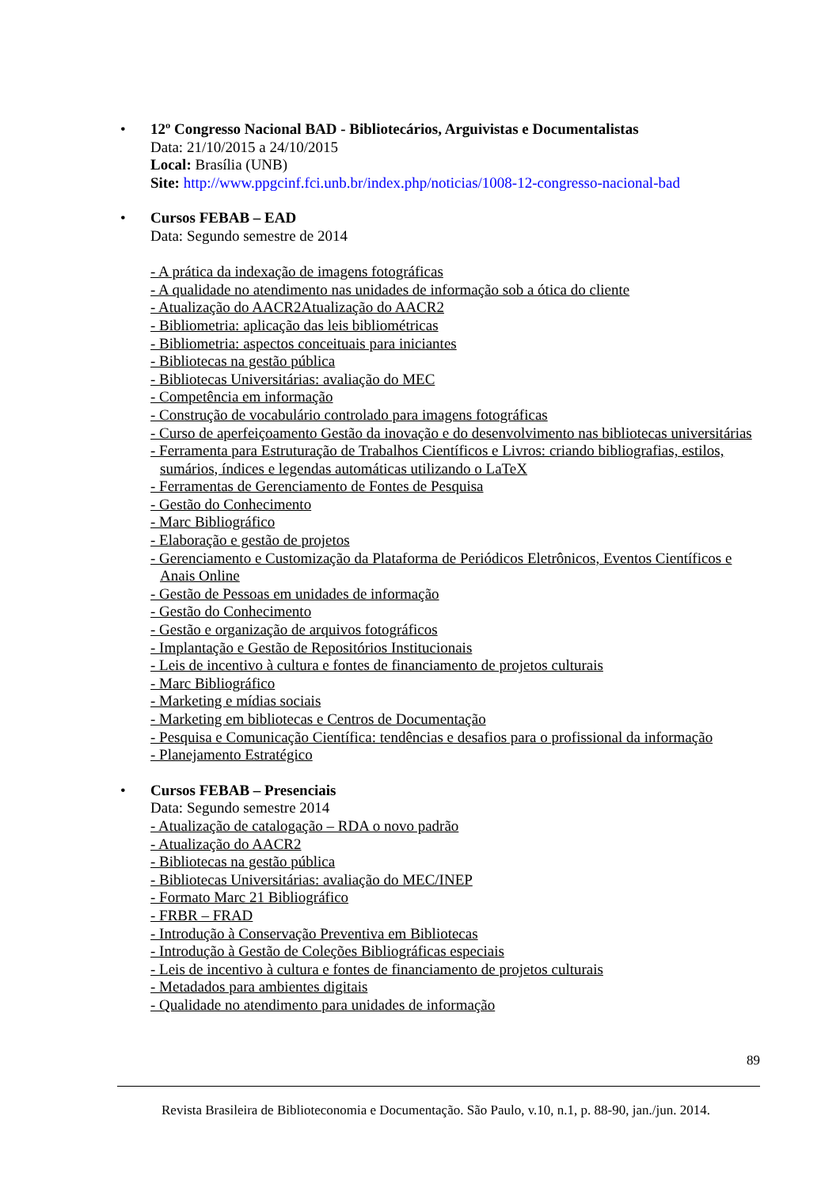• 12º Congresso Nacional BAD - Bibliotecários, Arguivistas e Documentalistas
Data: 21/10/2015 a 24/10/2015
Local: Brasília (UNB)
Site: http://www.ppgcinf.fci.unb.br/index.php/noticias/1008-12-congresso-nacional-bad
• Cursos FEBAB – EAD
Data: Segundo semestre de 2014
- A prática da indexação de imagens fotográficas
- A qualidade no atendimento nas unidades de informação sob a ótica do cliente
- Atualização do AACR2Atualização do AACR2
- Bibliometria: aplicação das leis bibliométricas
- Bibliometria: aspectos conceituais para iniciantes
- Bibliotecas na gestão pública
- Bibliotecas Universitárias: avaliação do MEC
- Competência em informação
- Construção de vocabulário controlado para imagens fotográficas
- Curso de aperfeiçoamento Gestão da inovação e do desenvolvimento nas bibliotecas universitárias
- Ferramenta para Estruturação de Trabalhos Científicos e Livros: criando bibliografias, estilos, sumários, índices e legendas automáticas utilizando o LaTeX
- Ferramentas de Gerenciamento de Fontes de Pesquisa
- Gestão do Conhecimento
- Marc Bibliográfico
- Elaboração e gestão de projetos
- Gerenciamento e Customização da Plataforma de Periódicos Eletrônicos, Eventos Científicos e Anais Online
- Gestão de Pessoas em unidades de informação
- Gestão do Conhecimento
- Gestão e organização de arquivos fotográficos
- Implantação e Gestão de Repositórios Institucionais
- Leis de incentivo à cultura e fontes de financiamento de projetos culturais
- Marc Bibliográfico
- Marketing e mídias sociais
- Marketing em bibliotecas e Centros de Documentação
- Pesquisa e Comunicação Científica: tendências e desafios para o profissional da informação
- Planejamento Estratégico
• Cursos FEBAB – Presenciais
Data: Segundo semestre 2014
- Atualização de catalogação – RDA o novo padrão
- Atualização do AACR2
- Bibliotecas na gestão pública
- Bibliotecas Universitárias: avaliação do MEC/INEP
- Formato Marc 21 Bibliográfico
- FRBR – FRAD
- Introdução à Conservação Preventiva em Bibliotecas
- Introdução à Gestão de Coleções Bibliográficas especiais
- Leis de incentivo à cultura e fontes de financiamento de projetos culturais
- Metadados para ambientes digitais
- Qualidade no atendimento para unidades de informação
89
Revista Brasileira de Biblioteconomia e Documentação. São Paulo, v.10, n.1, p. 88-90, jan./jun. 2014.